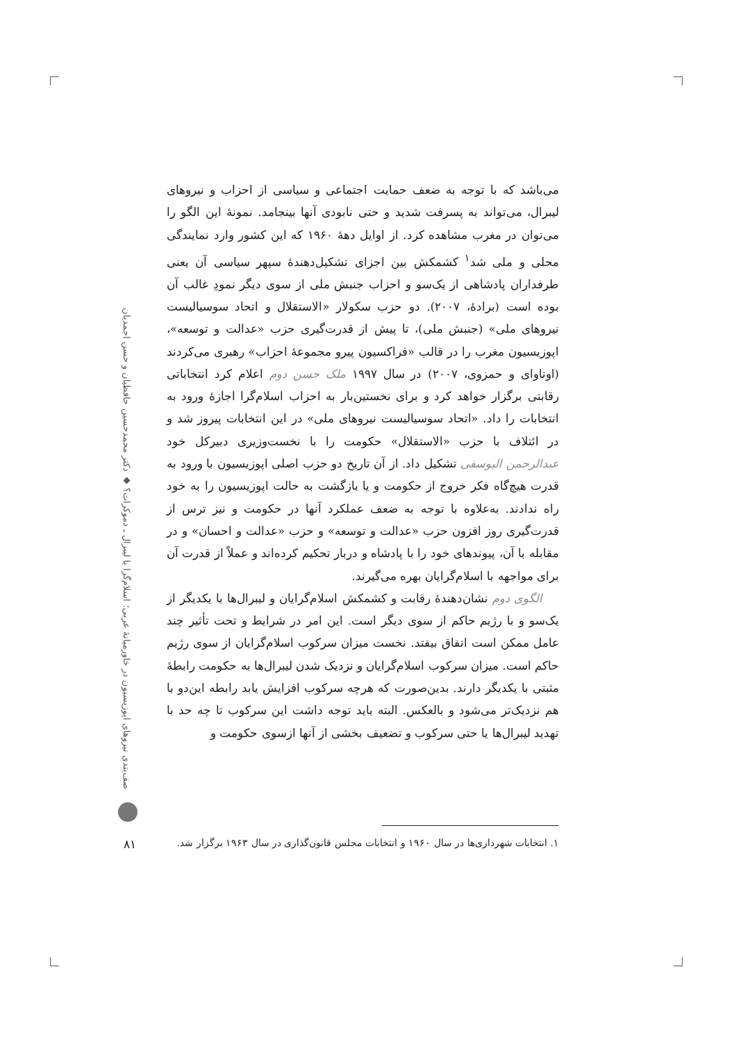می‌باشد که با توجه به ضعف حمایت اجتماعی و سیاسی از احزاب و نیروهای لیبرال، می‌تواند به پسرفت شدید و حتی نابودی آنها بینجامد. نمونهٔ این الگو را می‌توان در مغرب مشاهده کرد. از اوایل دههٔ ۱۹۶۰ که این کشور وارد نمایندگی محلی و ملی شد<sup>۱</sup> کشمکش بین اجزای تشکیل‌دهندهٔ سپهر سیاسی آن یعنی طرفداران پادشاهی از یک‌سو و احزاب جنبش ملی از سوی دیگر نمودِ غالب آن بوده است (برادهٔ، ۲۰۰۷). دو حزب سکولار «الاستقلال و اتحاد سوسیالیست نیروهای ملی» (جنبش ملی)، تا پیش از قدرت‌گیری حزب «عدالت و توسعه»، اپوزیسیون مغرب را در قالب «فراکسیون پیرو مجموعهٔ احزاب» رهبری می‌کردند (اوتاوای و حمزوی، ۲۰۰۷) در سال ۱۹۹۷ ملک حسن دوم اعلام کرد انتخاباتی رقابتی برگزار خواهد کرد و برای نخستین‌بار به احزاب اسلام‌گرا اجازهٔ ورود به انتخابات را داد. «اتحاد سوسیالیست نیروهای ملی» در این انتخابات پیروز شد و در ائتلاف با حزب «الاستقلال» حکومت را با نخست‌وزیری دبیرکل خود عبدالرحمن الیوسفی تشکیل داد. از آن تاریخ دو حزب اصلی اپوزیسیون با ورود به قدرت هیچ‌گاه فکر خروج از حکومت و یا بازگشت به حالت اپوزیسیون را به خود راه ندادند. به‌علاوه با توجه به ضعف عملکرد آنها در حکومت و نیز ترس از قدرت‌گیری روز افزون حزب «عدالت و توسعه» و حزب «عدالت و احسان» و در مقابله با آن، پیوندهای خود را با پادشاه و دربار تحکیم کرده‌اند و عملاً از قدرت آن برای مواجهه با اسلام‌گرایان بهره می‌گیرند.
الگوی دوم نشان‌دهندهٔ رقابت و کشمکش اسلام‌گرایان و لیبرال‌ها با یکدیگر از یک‌سو و با رژیم حاکم از سوی دیگر است. این امر در شرایط و تحت تأثیر چند عامل ممکن است اتفاق بیفتد. نخست میزان سرکوب اسلام‌گرایان از سوی رژیم حاکم است. میزان سرکوب اسلام‌گرایان و نزدیک شدن لیبرال‌ها به حکومت رابطهٔ مثبتی با یکدیگر دارند. بدین‌صورت که هرچه سرکوب افزایش یابد رابطه این‌دو با هم نزدیک‌تر می‌شود و بالعکس. البته باید توجه داشت این سرکوب تا چه حد با تهدید لیبرال‌ها یا حتی سرکوب و تضعیف بخشی از آنها ازسوی حکومت و
صف‌بندی نیروهای اپوزیسیون در خاورمیانهٔ عربی؛ اسلام‌گرا یا لیبرال ـ دموکرات؟ ◆ دکتر محمدحسین حافظیان و حسن احمدیان
۱. انتخابات شهرداری‌ها در سال ۱۹۶۰ و انتخابات مجلس قانون‌گذاری در سال ۱۹۶۳ برگزار شد.
۸۱